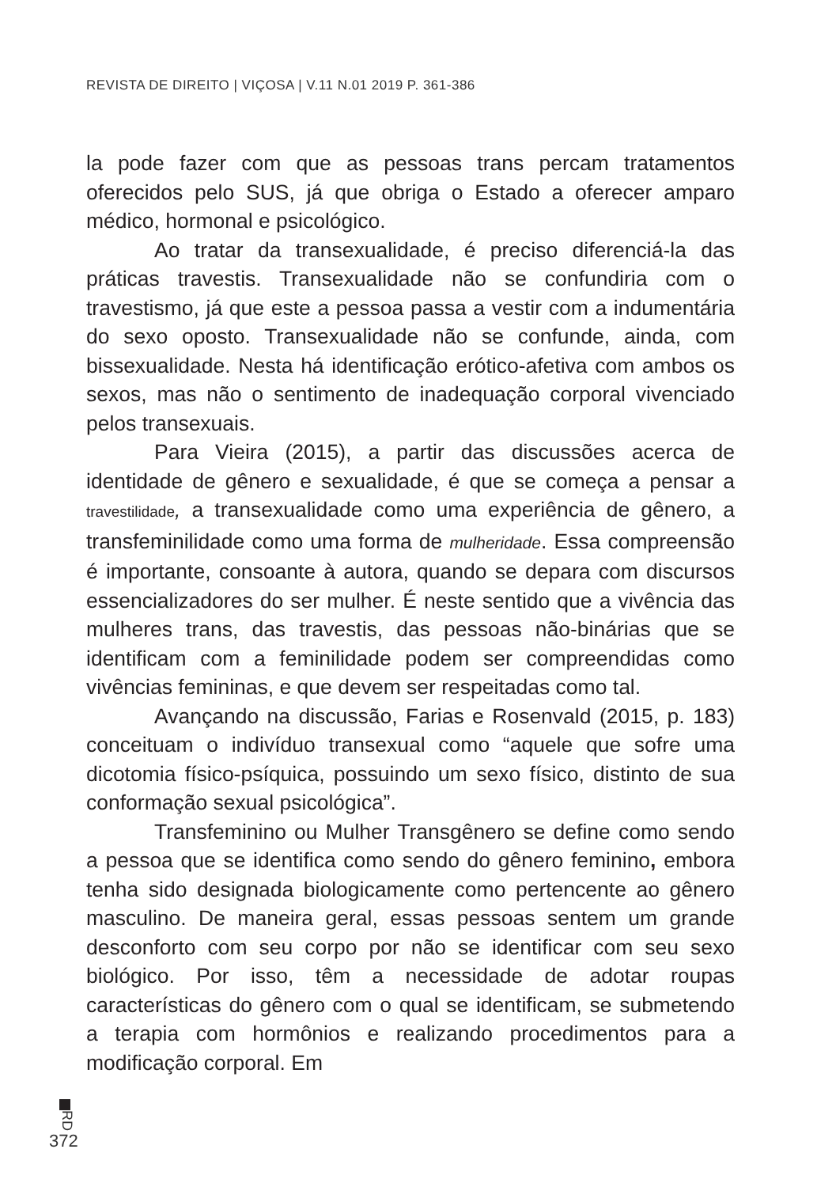REVISTA DE DIREITO | VIÇOSA | V.11 N.01 2019 P. 361-386
la pode fazer com que as pessoas trans percam tratamentos oferecidos pelo SUS, já que obriga o Estado a oferecer amparo médico, hormonal e psicológico.
Ao tratar da transexualidade, é preciso diferenciá-la das práticas travestis. Transexualidade não se confundiria com o travestismo, já que este a pessoa passa a vestir com a indumentária do sexo oposto. Transexualidade não se confunde, ainda, com bissexualidade. Nesta há identificação erótico-afetiva com ambos os sexos, mas não o sentimento de inadequação corporal vivenciado pelos transexuais.
Para Vieira (2015), a partir das discussões acerca de identidade de gênero e sexualidade, é que se começa a pensar a travestilidade, a transexualidade como uma experiência de gênero, a transfeminilidade como uma forma de mulheridade. Essa compreensão é importante, consoante à autora, quando se depara com discursos essencializadores do ser mulher. É neste sentido que a vivência das mulheres trans, das travestis, das pessoas não-binárias que se identificam com a feminilidade podem ser compreendidas como vivências femininas, e que devem ser respeitadas como tal.
Avançando na discussão, Farias e Rosenvald (2015, p. 183) conceituam o indivíduo transexual como “aquele que sofre uma dicotomia físico-psíquica, possuindo um sexo físico, distinto de sua conformação sexual psicológica”.
Transfeminino ou Mulher Transgênero se define como sendo a pessoa que se identifica como sendo do gênero feminino, embora tenha sido designada biologicamente como pertencente ao gênero masculino. De maneira geral, essas pessoas sentem um grande desconforto com seu corpo por não se identificar com seu sexo biológico. Por isso, têm a necessidade de adotar roupas características do gênero com o qual se identificam, se submetendo a terapia com hormônios e realizando procedimentos para a modificação corporal. Em
RD
372